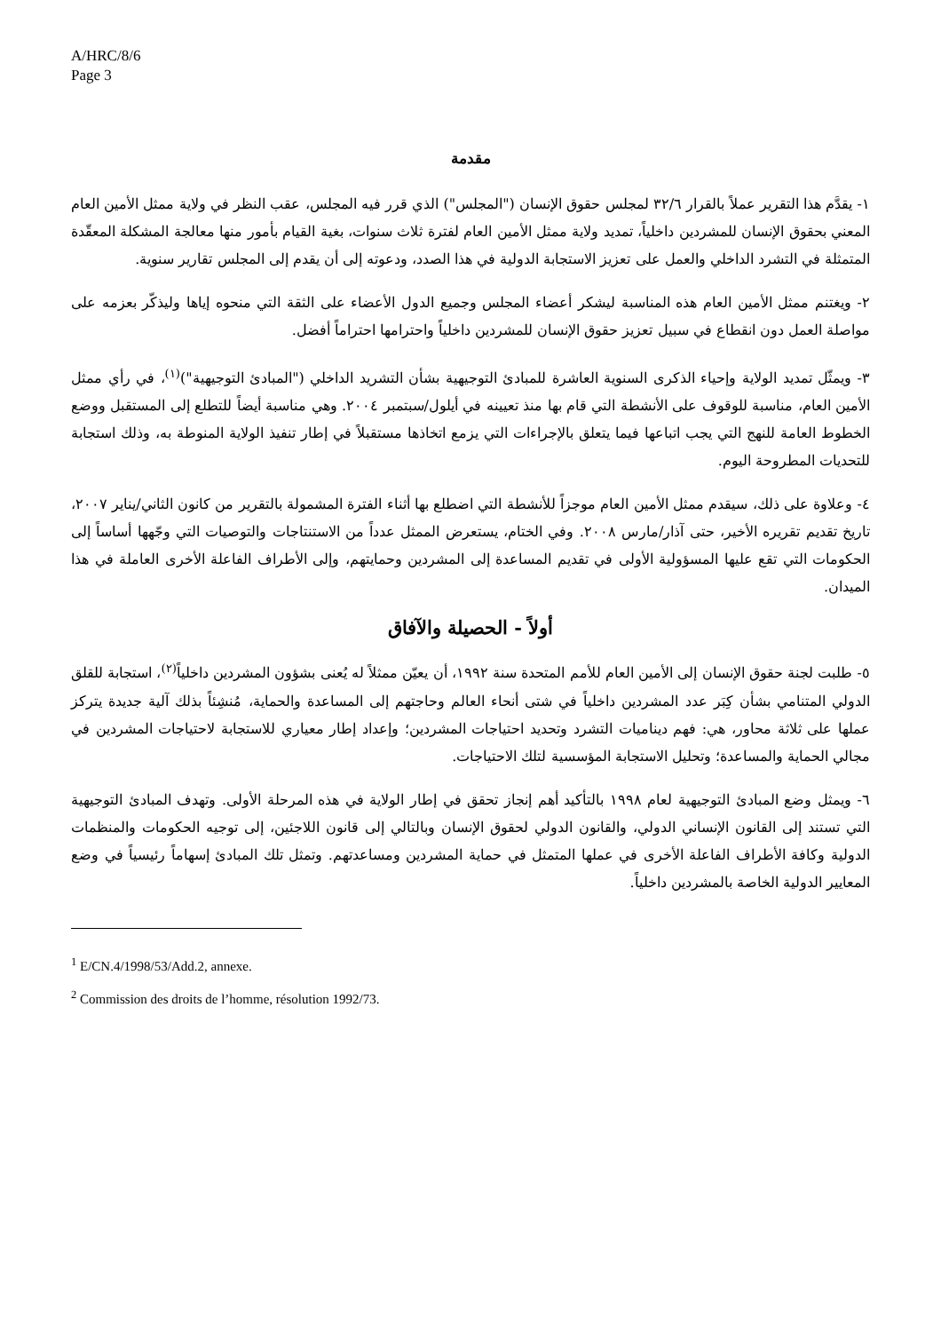A/HRC/8/6
Page 3
مقدمة
١- يقدَّم هذا التقرير عملاً بالقرار ٣٢/٦ لمجلس حقوق الإنسان ("المجلس") الذي قرر فيه المجلس، عقب النظر في ولاية ممثل الأمين العام المعني بحقوق الإنسان للمشردين داخلياً، تمديد ولاية ممثل الأمين العام لفترة ثلاث سنوات، بغية القيام بأمور منها معالجة المشكلة المعقّدة المتمثلة في التشرد الداخلي والعمل على تعزيز الاستجابة الدولية في هذا الصدد، ودعوته إلى أن يقدم إلى المجلس تقارير سنوية.
٢- ويغتنم ممثل الأمين العام هذه المناسبة ليشكر أعضاء المجلس وجميع الدول الأعضاء على الثقة التي منحوه إياها وليذكّر بعزمه على مواصلة العمل دون انقطاع في سبيل تعزيز حقوق الإنسان للمشردين داخلياً واحترامها احتراماً أفضل.
٣- ويمثّل تمديد الولاية وإحياء الذكرى السنوية العاشرة للمبادئ التوجيهية بشأن التشريد الداخلي ("المبادئ التوجيهية")<sup>(١)</sup>، في رأي ممثل الأمين العام، مناسبة للوقوف على الأنشطة التي قام بها منذ تعيينه في أيلول/سبتمبر ٢٠٠٤. وهي مناسبة أيضاً للتطلع إلى المستقبل ووضع الخطوط العامة للنهج التي يجب اتباعها فيما يتعلق بالإجراءات التي يزمع اتخاذها مستقبلاً في إطار تنفيذ الولاية المنوطة به، وذلك استجابة للتحديات المطروحة اليوم.
٤- وعلاوة على ذلك، سيقدم ممثل الأمين العام موجزاً للأنشطة التي اضطلع بها أثناء الفترة المشمولة بالتقرير من كانون الثاني/يناير ٢٠٠٧، تاريخ تقديم تقريره الأخير، حتى آذار/مارس ٢٠٠٨. وفي الختام، يستعرض الممثل عدداً من الاستنتاجات والتوصيات التي وجّهها أساساً إلى الحكومات التي تقع عليها المسؤولية الأولى في تقديم المساعدة إلى المشردين وحمايتهم، وإلى الأطراف الفاعلة الأخرى العاملة في هذا الميدان.
أولاً - الحصيلة والآفاق
٥- طلبت لجنة حقوق الإنسان إلى الأمين العام للأمم المتحدة سنة ١٩٩٢، أن يعيّن ممثلاً له يُعنى بشؤون المشردين داخلياً<sup>(٢)</sup>، استجابة للقلق الدولي المتنامي بشأن كِبَر عدد المشردين داخلياً في شتى أنحاء العالم وحاجتهم إلى المساعدة والحماية، مُنشِئاً بذلك آلية جديدة يتركز عملها على ثلاثة محاور، هي: فهم ديناميات التشرد وتحديد احتياجات المشردين؛ وإعداد إطار معياري للاستجابة لاحتياجات المشردين في مجالي الحماية والمساعدة؛ وتحليل الاستجابة المؤسسية لتلك الاحتياجات.
٦- ويمثل وضع المبادئ التوجيهية لعام ١٩٩٨ بالتأكيد أهم إنجاز تحقق في إطار الولاية في هذه المرحلة الأولى. وتهدف المبادئ التوجيهية التي تستند إلى القانون الإنساني الدولي، والقانون الدولي لحقوق الإنسان وبالتالي إلى قانون اللاجئين، إلى توجيه الحكومات والمنظمات الدولية وكافة الأطراف الفاعلة الأخرى في عملها المتمثل في حماية المشردين ومساعدتهم. وتمثل تلك المبادئ إسهاماً رئيسياً في وضع المعايير الدولية الخاصة بالمشردين داخلياً.
<sup>1</sup> E/CN.4/1998/53/Add.2, annexe.
<sup>2</sup> Commission des droits de l’homme, résolution 1992/73.